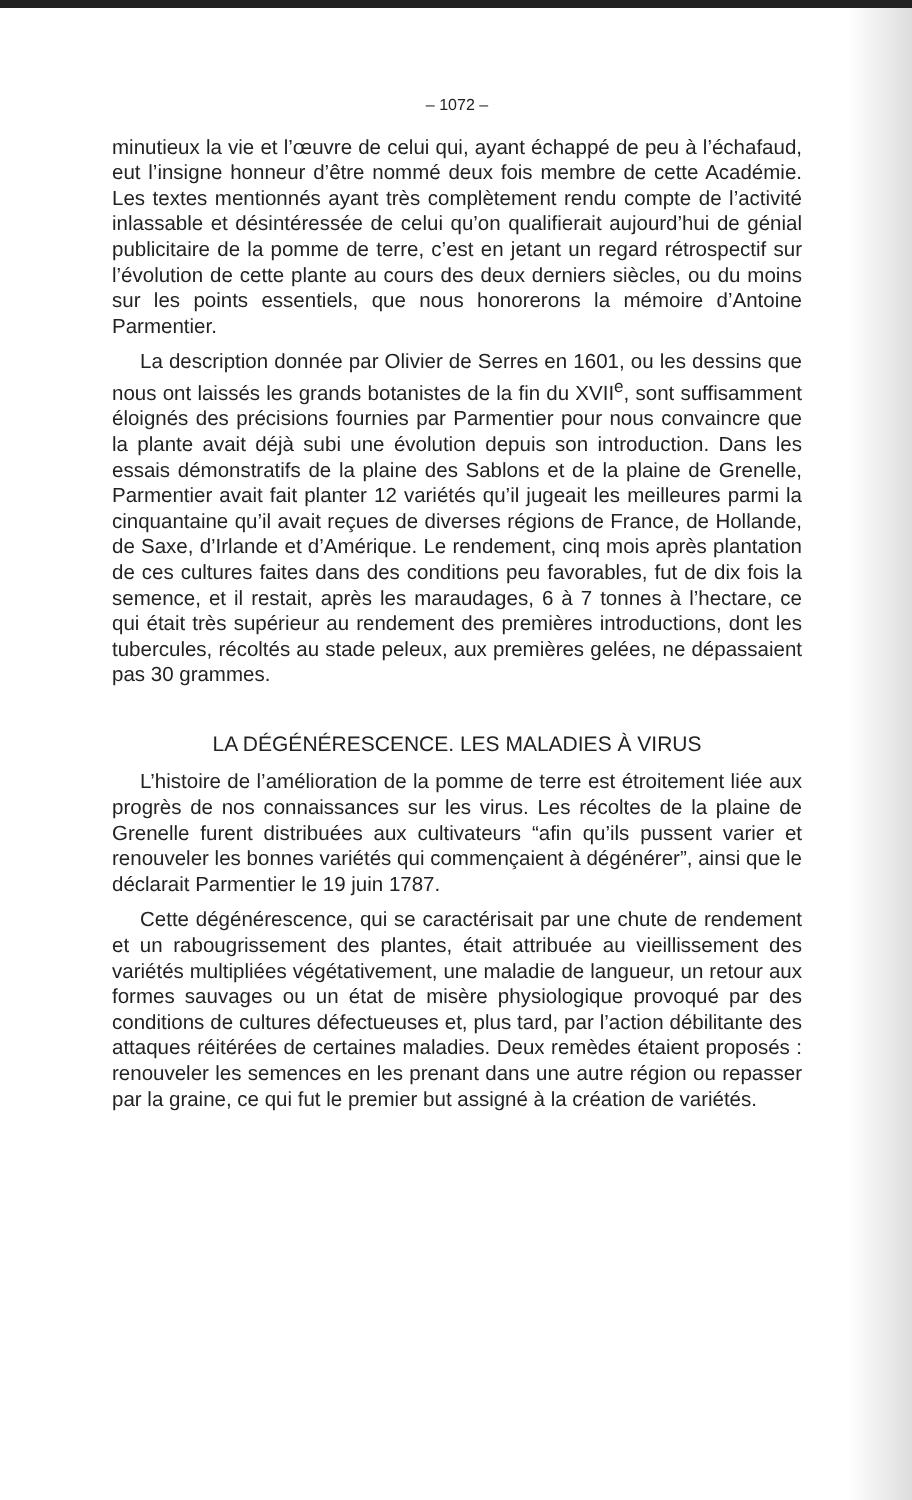– 1072 –
minutieux la vie et l’œuvre de celui qui, ayant échappé de peu à l’échafaud, eut l’insigne honneur d’être nommé deux fois membre de cette Académie. Les textes mentionnés ayant très complètement rendu compte de l’activité inlassable et désintéressée de celui qu’on qualifierait aujourd’hui de génial publicitaire de la pomme de terre, c’est en jetant un regard rétrospectif sur l’évolution de cette plante au cours des deux derniers siècles, ou du moins sur les points essentiels, que nous honorerons la mémoire d’Antoine Parmentier.
La description donnée par Olivier de Serres en 1601, ou les dessins que nous ont laissés les grands botanistes de la fin du XVII<sup>e</sup>, sont suffisamment éloignés des précisions fournies par Parmentier pour nous convaincre que la plante avait déjà subi une évolution depuis son introduction. Dans les essais démonstratifs de la plaine des Sablons et de la plaine de Grenelle, Parmentier avait fait planter 12 variétés qu’il jugeait les meilleures parmi la cinquantaine qu’il avait reçues de diverses régions de France, de Hollande, de Saxe, d’Irlande et d’Amérique. Le rendement, cinq mois après plantation de ces cultures faites dans des conditions peu favorables, fut de dix fois la semence, et il restait, après les maraudages, 6 à 7 tonnes à l’hectare, ce qui était très supérieur au rendement des premières introductions, dont les tubercules, récoltés au stade peleux, aux premières gelées, ne dépassaient pas 30 grammes.
LA DÉGÉNÉRESCENCE. LES MALADIES À VIRUS
L’histoire de l’amélioration de la pomme de terre est étroitement liée aux progrès de nos connaissances sur les virus. Les récoltes de la plaine de Grenelle furent distribuées aux cultivateurs “afin qu’ils pussent varier et renouveler les bonnes variétés qui commençaient à dégénérer”, ainsi que le déclarait Parmentier le 19 juin 1787.
Cette dégénérescence, qui se caractérisait par une chute de rendement et un rabougrissement des plantes, était attribuée au vieillissement des variétés multipliées végétativement, une maladie de langueur, un retour aux formes sauvages ou un état de misère physiologique provoqué par des conditions de cultures défectueuses et, plus tard, par l’action débilitante des attaques réitérées de certaines maladies. Deux remèdes étaient proposés : renouveler les semences en les prenant dans une autre région ou repasser par la graine, ce qui fut le premier but assigné à la création de variétés.